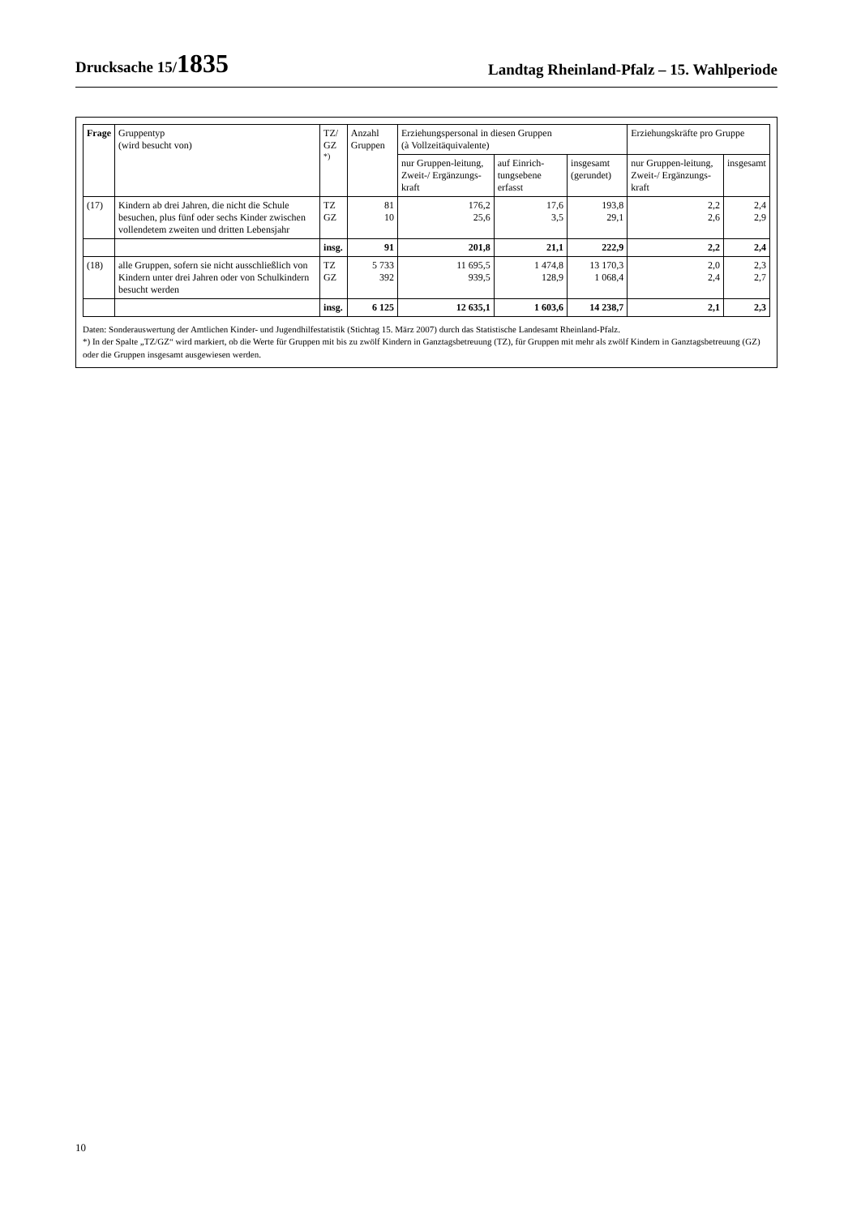Drucksache 15/1835
Landtag Rheinland-Pfalz – 15. Wahlperiode
| Frage | Gruppentyp (wird besucht von) | TZ/ GZ <sup>*)</sup> | Anzahl Gruppen | Erziehungspersonal in diesen Gruppen (à Vollzeitäquivalente) | | | Erziehungskräfte pro Gruppe | |
| --- | --- | --- | --- | --- | --- | --- | --- | --- |
| | | | | nur Gruppen-leitung, Zweit-/ Ergänzungs-kraft | auf Einrich-tungsebene erfasst | insgesamt (gerundet) | nur Gruppen-leitung, Zweit-/ Ergänzungs-kraft | insgesamt |
| (17) | Kindern ab drei Jahren, die nicht die Schule besuchen, plus fünf oder sechs Kinder zwischen vollendetem zweiten und dritten Lebensjahr | TZ GZ | 81 10 | 176,2 25,6 | 17,6 3,5 | 193,8 29,1 | 2,2 2,6 | 2,4 2,9 |
| | | insg. | 91 | 201,8 | 21,1 | 222,9 | 2,2 | 2,4 |
| (18) | alle Gruppen, sofern sie nicht ausschließlich von Kindern unter drei Jahren oder von Schulkindern besucht werden | TZ GZ | 5 733 392 | 11 695,5 939,5 | 1 474,8 128,9 | 13 170,3 1 068,4 | 2,0 2,4 | 2,3 2,7 |
| | | insg. | 6 125 | 12 635,1 | 1 603,6 | 14 238,7 | 2,1 | 2,3 |
Daten: Sonderauswertung der Amtlichen Kinder- und Jugendhilfestatistik (Stichtag 15. März 2007) durch das Statistische Landesamt Rheinland-Pfalz.
*) In der Spalte „TZ/GZ“ wird markiert, ob die Werte für Gruppen mit bis zu zwölf Kindern in Ganztagsbetreuung (TZ), für Gruppen mit mehr als zwölf Kindern in Ganztagsbetreuung (GZ) oder die Gruppen insgesamt ausgewiesen werden.
10